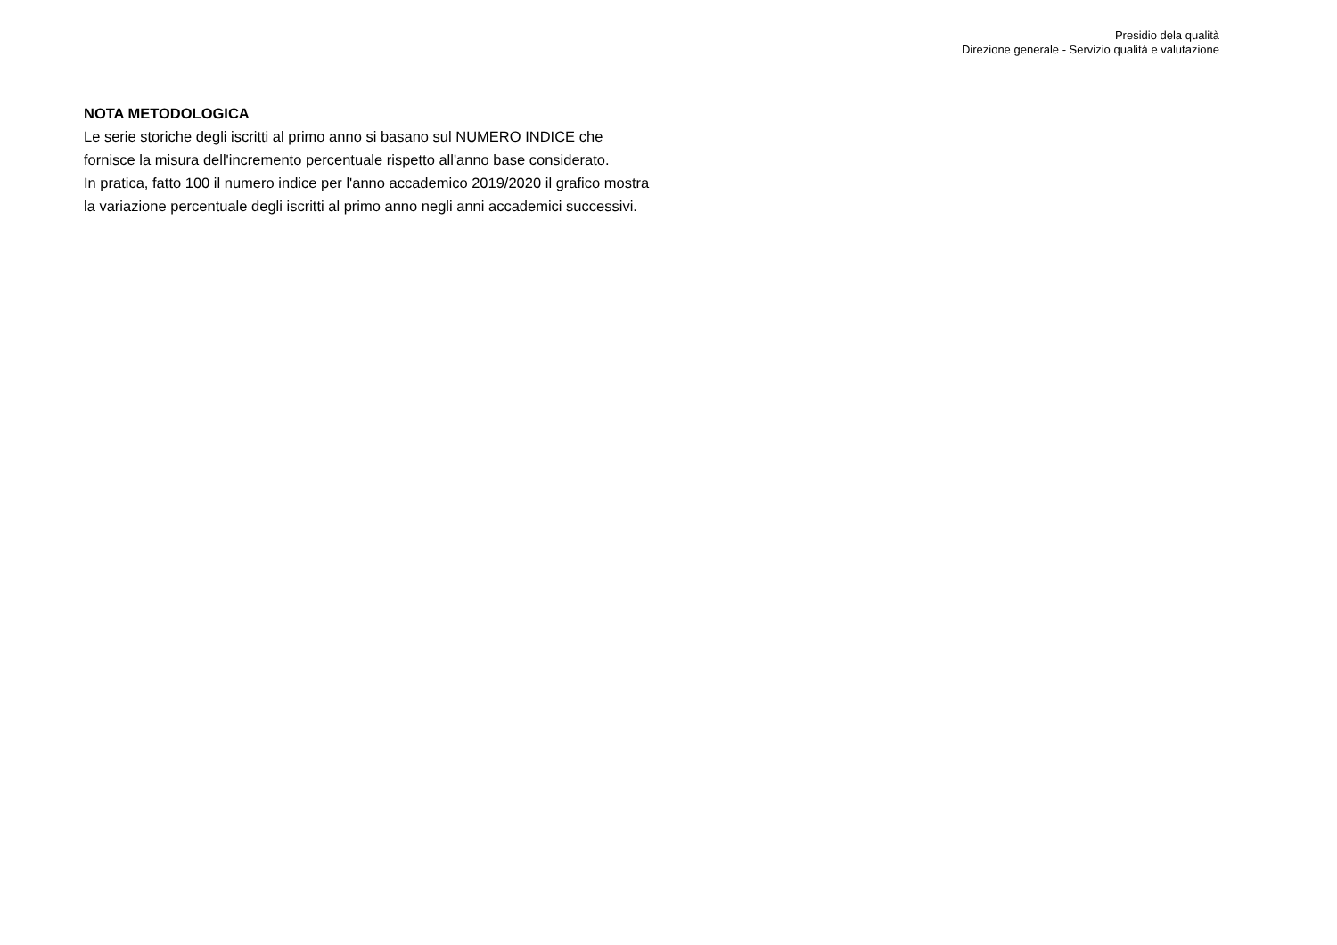Presidio dela qualità
Direzione generale - Servizio qualità e valutazione
NOTA METODOLOGICA
Le serie storiche degli iscritti al primo anno si basano sul NUMERO INDICE che fornisce la misura dell'incremento percentuale rispetto all'anno base considerato.
In pratica, fatto 100 il numero indice per l'anno accademico 2019/2020 il grafico mostra la variazione percentuale degli iscritti al primo anno negli anni accademici successivi.